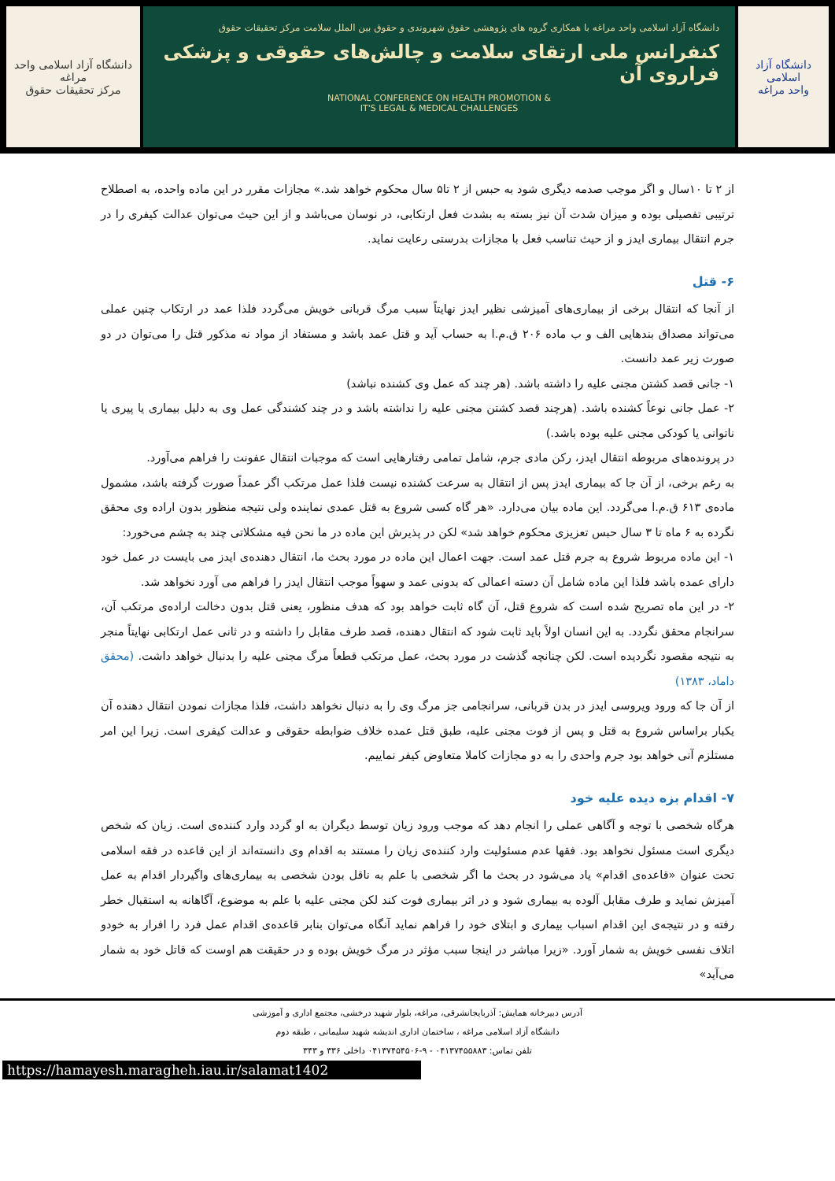دانشگاه آزاد اسلامی واحد مراغه
مرکز تحقیقات حقوق
دانشگاه آزاد اسلامی واحد مراغه با همکاری گروه های پژوهشی حقوق شهروندی و حقوق بین الملل سلامت مرکز تحقیقات حقوق
کنفرانس ملی ارتقای سلامت و چالش‌های حقوقی و پزشکی فراروی آن
NATIONAL CONFERENCE ON HEALTH PROMOTION &
IT'S LEGAL & MEDICAL CHALLENGES
دانشگاه آزاد اسلامی
واحد مراغه
از ۲ تا ۱۰سال و اگر موجب صدمه دیگری شود به حبس از ۲ تا۵ سال محکوم خواهد شد.» مجازات مقرر در این ماده واحده، به اصطلاح ترتیبی تفصیلی بوده و میزان شدت آن نیز بسته به بشدت فعل ارتکابی، در نوسان می‌باشد و از این حیث می‌توان عدالت کیفری را در جرم انتقال بیماری ایدز و از حیث تناسب فعل با مجازات بدرستی رعایت نماید.
۶- قتل
از آنجا که انتقال برخی از بیماری‌های آمیزشی نظیر ایدز نهایتاً سبب مرگ قربانی خویش می‌گردد فلذا عمد در ارتکاب چنین عملی می‌تواند مصداق بندهایی الف و ب ماده ۲۰۶ ق.م.ا به حساب آید و قتل عمد باشد و مستفاد از مواد نه مذکور قتل را می‌توان در دو صورت زیر عمد دانست.
۱- جانی قصد کشتن مجنی علیه را داشته باشد. (هر چند که عمل وی کشنده نباشد)
۲- عمل جانی نوعاً کشنده باشد. (هرچند قصد کشتن مجنی علیه را نداشته باشد و در چند کشندگی عمل وی به دلیل بیماری یا پیری یا ناتوانی یا کودکی مجنی علیه بوده باشد.)
در پرونده‌های مربوطه انتقال ایدز، رکن مادی جرم، شامل تمامی رفتارهایی است که موجبات انتقال عفونت را فراهم می‌آورد.
به رغم برخی، از آن جا که بیماری ایدز پس از انتقال به سرعت کشنده نیست فلذا عمل مرتکب اگر عمداً صورت گرفته باشد، مشمول ماده‌ی ۶۱۳ ق.م.ا می‌گردد. این ماده بیان می‌دارد. «هر گاه کسی شروع به قتل عمدی نماینده ولی نتیجه منظور بدون اراده وی محقق نگرده به ۶ ماه تا ۳ سال حبس تعزیزی محکوم خواهد شد» لکن در پذیرش این ماده در ما نحن فیه مشکلاتی چند به چشم می‌خورد:
۱- این ماده مربوط شروع به جرم قتل عمد است. جهت اعمال این ماده در مورد بحث ما، انتقال دهنده‌ی ایدز می بایست در عمل خود دارای عمده باشد فلذا این ماده شامل آن دسته اعمالی که بدونی عمد و سهواً موجب انتقال ایدز را فراهم می آورد نخواهد شد.
۲- در این ماه تصریح شده است که شروع قتل، آن گاه ثابت خواهد بود که هدف منظور، یعنی قتل بدون دخالت اراده‌ی مرتکب آن، سرانجام محقق نگردد. به این انسان اولاً باید ثابت شود که انتقال دهنده، قصد طرف مقابل را داشته و در ثانی عمل ارتکابی نهایتاً منجر به نتیجه مقصود نگردیده است. لکن چنانچه گذشت در مورد بحث، عمل مرتکب قطعاً مرگ مجنی علیه را بدنبال خواهد داشت. (محقق داماد، ۱۳۸۳)
از آن جا که ورود ویروسی ایدز در بدن قربانی، سرانجامی جز مرگ وی را به دنبال نخواهد داشت، فلذا مجازات نمودن انتقال دهنده آن یکبار براساس شروع به قتل و پس از فوت مجنی علیه، طبق قتل عمده خلاف ضوابطه حقوقی و عدالت کیفری است. زیرا این امر مستلزم آنی خواهد بود جرم واحدی را به دو مجازات کاملا متعاوض کیفر نماییم.
۷- اقدام بزه دیده علیه خود
هرگاه شخصی با توجه و آگاهی عملی را انجام دهد که موجب ورود زیان توسط دیگران به او گردد وارد کننده‌ی است. زیان که شخص دیگری است مسئول نخواهد بود. فقها عدم مسئولیت وارد کننده‌ی زیان را مستند به اقدام وی دانسته‌اند از این قاعده در فقه اسلامی تحت عنوان «قاعده‌ی اقدام» یاد می‌شود در بحث ما اگر شخصی با علم به ناقل بودن شخصی به بیماری‌های واگیردار اقدام به عمل آمیزش نماید و طرف مقابل آلوده به بیماری شود و در اثر بیماری فوت کند لکن مجنی علیه با علم به موضوع، آگاهانه به استقبال خطر رفته و در نتیجه‌ی این اقدام اسباب بیماری و ابتلای خود را فراهم نماید آنگاه می‌توان بنابر قاعده‌ی اقدام عمل فرد را افرار به خودو اتلاف نفسی خویش به شمار آورد. «زیرا مباشر در اینجا سبب مؤثر در مرگ خویش بوده و در حقیقت هم اوست که قاتل خود به شمار می‌آید»
آدرس دبیرخانه همایش: آذربایجانشرقی، مراغه، بلوار شهید درخشی، مجتمع اداری و آموزشی
دانشگاه آزاد اسلامی مراغه ، ساختمان اداری اندیشه شهید سلیمانی ، طبقه دوم
تلفن تماس: ۰۴۱۳۷۴۵۵۸۸۳ - ۹-۰۴۱۳۷۴۵۴۵۰۶ داخلی ۳۳۶ و ۳۴۳
https://hamayesh.maragheh.iau.ir/salamat1402